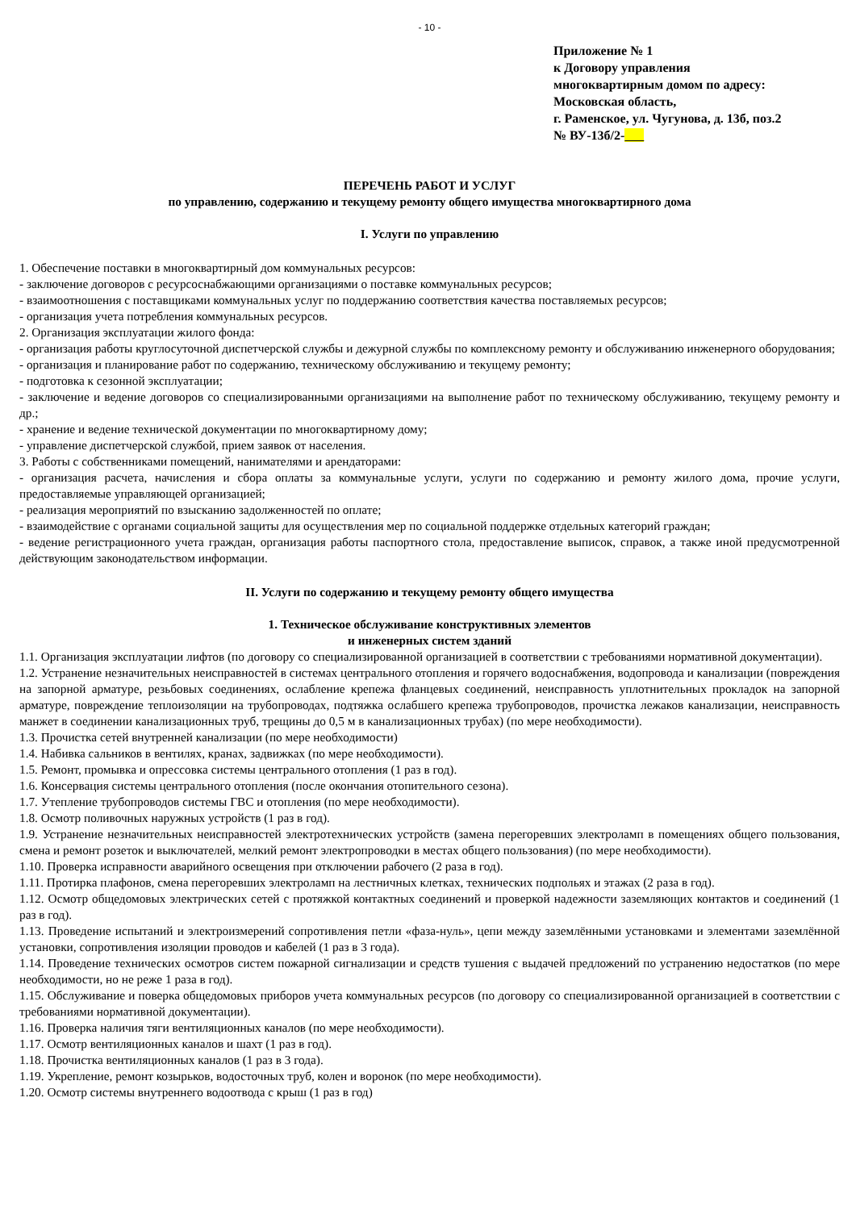- 10 -
Приложение № 1
к Договору управления
многоквартирным домом по адресу:
Московская область,
г. Раменское, ул. Чугунова, д. 13б, поз.2
№ ВУ-13б/2-
ПЕРЕЧЕНЬ РАБОТ И УСЛУГ
по управлению, содержанию и текущему ремонту общего имущества многоквартирного дома
I. Услуги по управлению
1. Обеспечение поставки в многоквартирный дом коммунальных ресурсов:
- заключение договоров с ресурсоснабжающими организациями о поставке коммунальных ресурсов;
- взаимоотношения с поставщиками коммунальных услуг по поддержанию соответствия качества поставляемых ресурсов;
- организация учета потребления коммунальных ресурсов.
2. Организация эксплуатации жилого фонда:
- организация работы круглосуточной диспетчерской службы и дежурной службы по комплексному ремонту и обслуживанию инженерного оборудования;
- организация и планирование работ по содержанию, техническому обслуживанию и текущему ремонту;
- подготовка к сезонной эксплуатации;
- заключение и ведение договоров со специализированными организациями на выполнение работ по техническому обслуживанию, текущему ремонту и др.;
- хранение и ведение технической документации по многоквартирному дому;
- управление диспетчерской службой, прием заявок от населения.
3. Работы с собственниками помещений, нанимателями и арендаторами:
- организация расчета, начисления и сбора оплаты за коммунальные услуги, услуги по содержанию и ремонту жилого дома, прочие услуги, предоставляемые управляющей организацией;
- реализация мероприятий по взысканию задолженностей по оплате;
- взаимодействие с органами социальной защиты для осуществления мер по социальной поддержке отдельных категорий граждан;
- ведение регистрационного учета граждан, организация работы паспортного стола, предоставление выписок, справок, а также иной предусмотренной действующим законодательством информации.
II. Услуги по содержанию и текущему ремонту общего имущества
1. Техническое обслуживание конструктивных элементов
и инженерных систем зданий
1.1. Организация эксплуатации лифтов (по договору со специализированной организацией в соответствии с требованиями нормативной документации).
1.2. Устранение незначительных неисправностей в системах центрального отопления и горячего водоснабжения, водопровода и канализации (повреждения на запорной арматуре, резьбовых соединениях, ослабление крепежа фланцевых соединений, неисправность уплотнительных прокладок на запорной арматуре, повреждение теплоизоляции на трубопроводах, подтяжка ослабшего крепежа трубопроводов, прочистка лежаков канализации, неисправность манжет в соединении канализационных труб, трещины до 0,5 м в канализационных трубах) (по мере необходимости).
1.3. Прочистка сетей внутренней канализации (по мере необходимости)
1.4. Набивка сальников в вентилях, кранах, задвижках (по мере необходимости).
1.5. Ремонт, промывка и опрессовка системы центрального отопления (1 раз в год).
1.6. Консервация системы центрального отопления (после окончания отопительного сезона).
1.7. Утепление трубопроводов системы ГВС и отопления (по мере необходимости).
1.8. Осмотр поливочных наружных устройств (1 раз в год).
1.9. Устранение незначительных неисправностей электротехнических устройств (замена перегоревших электроламп в помещениях общего пользования, смена и ремонт розеток и выключателей, мелкий ремонт электропроводки в местах общего пользования) (по мере необходимости).
1.10. Проверка исправности аварийного освещения при отключении рабочего (2 раза в год).
1.11. Протирка плафонов, смена перегоревших электроламп на лестничных клетках, технических подпольях и этажах (2 раза в год).
1.12. Осмотр общедомовых электрических сетей с протяжкой контактных соединений и проверкой надежности заземляющих контактов и соединений (1 раз в год).
1.13. Проведение испытаний и электроизмерений сопротивления петли «фаза-нуль», цепи между заземлёнными установками и элементами заземлённой установки, сопротивления изоляции проводов и кабелей (1 раз в 3 года).
1.14. Проведение технических осмотров систем пожарной сигнализации и средств тушения с выдачей предложений по устранению недостатков (по мере необходимости, но не реже 1 раза в год).
1.15. Обслуживание и поверка общедомовых приборов учета коммунальных ресурсов (по договору со специализированной организацией в соответствии с требованиями нормативной документации).
1.16. Проверка наличия тяги вентиляционных каналов (по мере необходимости).
1.17. Осмотр вентиляционных каналов и шахт (1 раз в год).
1.18. Прочистка вентиляционных каналов (1 раз в 3 года).
1.19. Укрепление, ремонт козырьков, водосточных труб, колен и воронок (по мере необходимости).
1.20. Осмотр системы внутреннего водоотвода с крыш (1 раз в год)